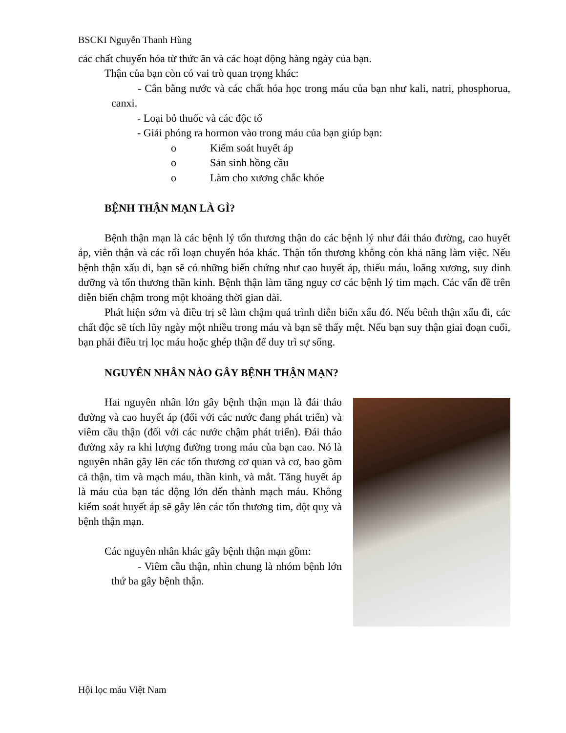BSCKI Nguyễn Thanh Hùng
các chất chuyển hóa từ thức ăn và các hoạt động hàng ngày của bạn.
Thận của bạn còn có vai trò quan trọng khác:
- Cân bằng nước và các chất hóa học trong máu của bạn như kali, natri, phosphorua, canxi.
- Loại bỏ thuốc và các độc tố
- Giải phóng ra hormon vào trong máu của bạn giúp bạn:
o Kiểm soát huyết áp
o Sản sinh hồng cầu
o Làm cho xương chắc khỏe
BỆNH THẬN MẠN LÀ GÌ?
Bệnh thận mạn là các bệnh lý tổn thương thận do các bệnh lý như đái tháo đường, cao huyết áp, viên thận và các rối loạn chuyển hóa khác. Thận tổn thương không còn khả năng làm việc. Nếu bệnh thận xấu đi, bạn sẽ có những biến chứng như cao huyết áp, thiếu máu, loãng xương, suy dinh dưỡng và tổn thương thần kinh. Bệnh thận làm tăng nguy cơ các bệnh lý tim mạch. Các vấn đề trên diễn biến chậm trong một khoảng thời gian dài.
Phát hiện sớm và điều trị sẽ làm chậm quá trình diễn biến xấu đó. Nếu bênh thận xấu đi, các chất độc sẽ tích lũy ngày một nhiều trong máu và bạn sẽ thấy mệt. Nếu bạn suy thận giai đoạn cuối, bạn phải điều trị lọc máu hoặc ghép thận để duy trì sự sống.
NGUYÊN NHÂN NÀO GÂY BỆNH THẬN MẠN?
Hai nguyên nhân lớn gây bệnh thận mạn là đái tháo đường và cao huyết áp (đối với các nước đang phát triển) và viêm cầu thận (đối với các nước chậm phát triển). Đái tháo đường xảy ra khi lượng đường trong máu của bạn cao. Nó là nguyên nhân gây lên các tổn thương cơ quan và cơ, bao gồm cả thận, tim và mạch máu, thần kinh, và mắt. Tăng huyết áp là máu của bạn tác động lớn đến thành mạch máu. Không kiểm soát huyết áp sẽ gây lên các tổn thương tim, đột quỵ và bệnh thận mạn.
Các nguyên nhân khác gây bệnh thận mạn gồm:
- Viêm cầu thận, nhìn chung là nhóm bệnh lớn thứ ba gây bệnh thận.
Hội lọc máu Việt Nam